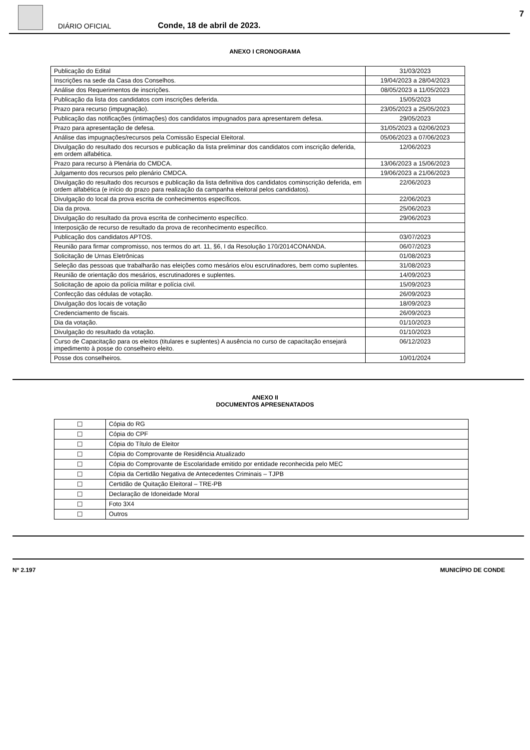7
DIÁRIO OFICIAL
Conde, 18 de abril de 2023.
ANEXO I CRONOGRAMA
| Publicação do Edital | 31/03/2023 |
| Inscrições na sede da Casa dos Conselhos. | 19/04/2023 a 28/04/2023 |
| Análise dos Requerimentos de inscrições. | 08/05/2023 a 11/05/2023 |
| Publicação da lista dos candidatos com inscrições deferida. | 15/05/2023 |
| Prazo para recurso (impugnação). | 23/05/2023 a 25/05/2023 |
| Publicação das notificações (intimações) dos candidatos impugnados para apresentarem defesa. | 29/05/2023 |
| Prazo para apresentação de defesa. | 31/05/2023 a 02/06/2023 |
| Análise das impugnações/recursos pela Comissão Especial Eleitoral. | 05/06/2023 a 07/06/2023 |
| Divulgação do resultado dos recursos e publicação da lista preliminar dos candidatos com inscrição deferida, em ordem alfabética. | 12/06/2023 |
| Prazo para recurso à Plenária do CMDCA. | 13/06/2023 a 15/06/2023 |
| Julgamento dos recursos pelo plenário CMDCA. | 19/06/2023 a 21/06/2023 |
| Divulgação do resultado dos recursos e publicação da lista definitiva dos candidatos cominscrição deferida, em ordem alfabética (e início do prazo para realização da campanha eleitoral pelos candidatos). | 22/06/2023 |
| Divulgação do local da prova escrita de conhecimentos específicos. | 22/06/2023 |
| Dia da prova. | 25/06/2023 |
| Divulgação do resultado da prova escrita de conhecimento específico. | 29/06/2023 |
| Interposição de recurso de resultado da prova de reconhecimento específico. | |
| Publicação dos candidatos APTOS. | 03/07/2023 |
| Reunião para firmar compromisso, nos termos do art. 11, §6, I da Resolução 170/2014CONANDA. | 06/07/2023 |
| Solicitação de Urnas Eletrônicas | 01/08/2023 |
| Seleção das pessoas que trabalharão nas eleições como mesários e/ou escrutinadores, bem como suplentes. | 31/08/2023 |
| Reunião de orientação dos mesários, escrutinadores e suplentes. | 14/09/2023 |
| Solicitação de apoio da polícia militar e polícia civil. | 15/09/2023 |
| Confecção das cédulas de votação. | 26/09/2023 |
| Divulgação dos locais de votação | 18/09/2023 |
| Credenciamento de fiscais. | 26/09/2023 |
| Dia da votação. | 01/10/2023 |
| Divulgação do resultado da votação. | 01/10/2023 |
| Curso de Capacitação para os eleitos (titulares e suplentes) A ausência no curso de capacitação ensejará impedimento à posse do conselheiro eleito. | 06/12/2023 |
| Posse dos conselheiros. | 10/01/2024 |
ANEXO II
DOCUMENTOS APRESENATADOS
| ☐ | Cópia do RG |
| ☐ | Cópia do CPF |
| ☐ | Cópia do Título de Eleitor |
| ☐ | Cópia do Comprovante de Residência Atualizado |
| ☐ | Cópia do Comprovante de Escolaridade emitido por entidade reconhecida pelo MEC |
| ☐ | Cópia da Certidão Negativa de Antecedentes Criminais – TJPB |
| ☐ | Certidão de Quitação Eleitoral – TRE-PB |
| ☐ | Declaração de Idoneidade Moral |
| ☐ | Foto 3X4 |
| ☐ | Outros |
Nº 2.197 MUNICÍPIO DE CONDE